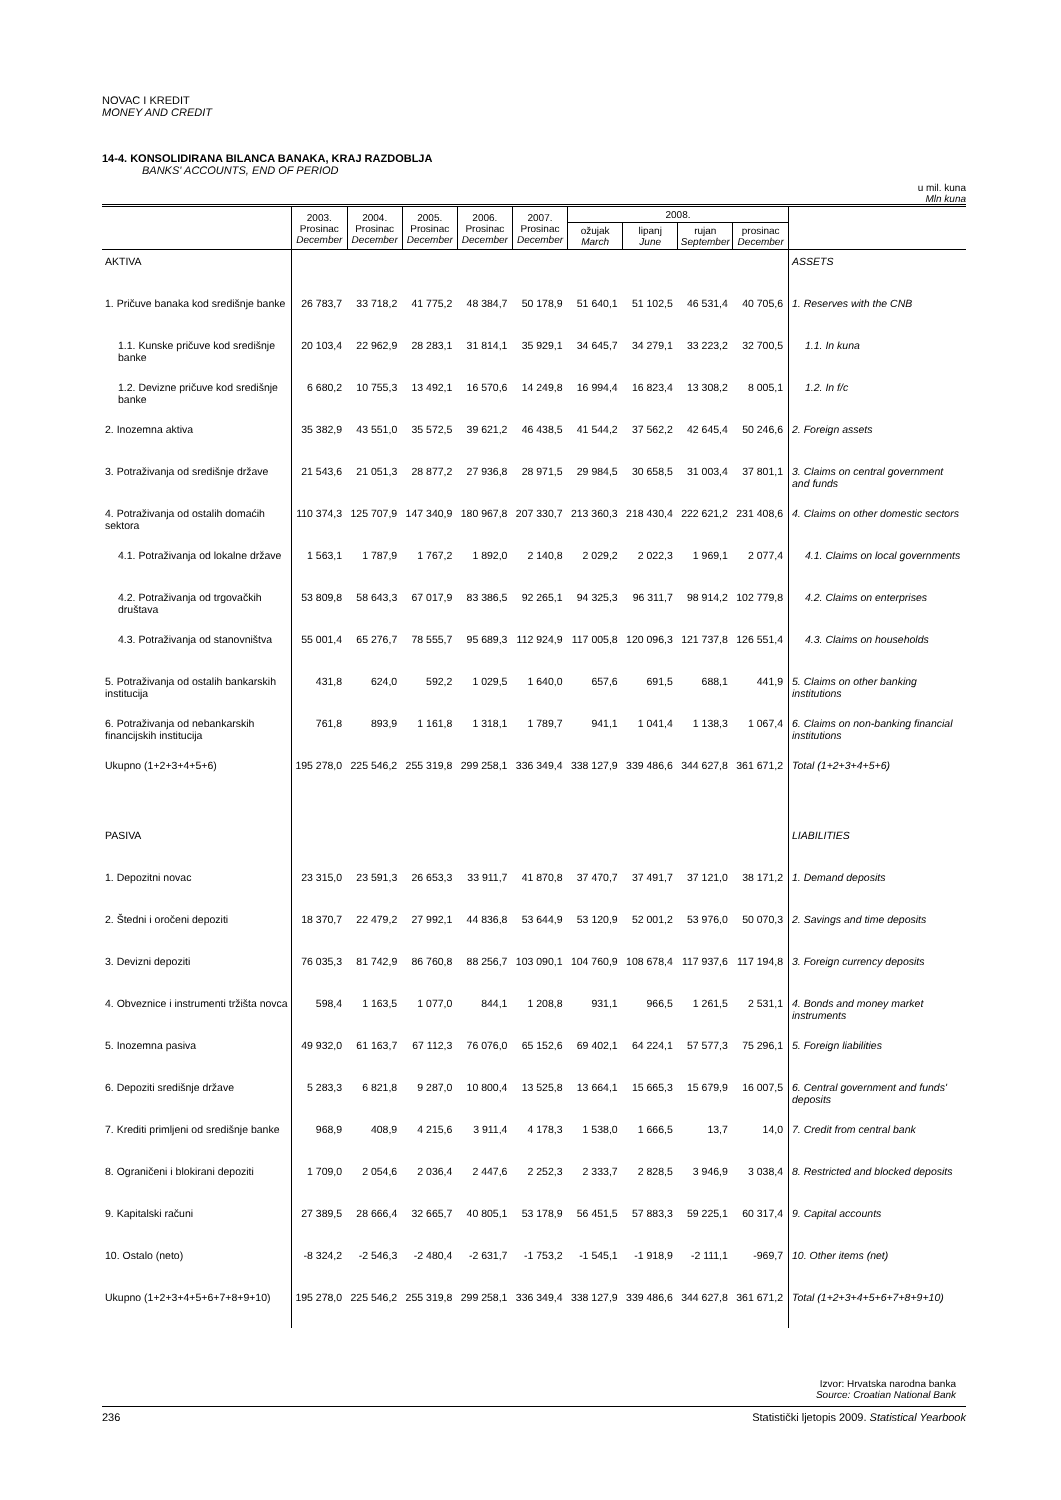NOVAC I KREDIT
MONEY AND CREDIT
14-4. KONSOLIDIRANA BILANCA BANAKA, KRAJ RAZDOBLJA
BANKS' ACCOUNTS, END OF PERIOD
u mil. kuna
Mln kuna
| | 2003. Prosinac December | 2004. Prosinac December | 2005. Prosinac December | 2006. Prosinac December | 2007. Prosinac December | 2008. | | | | |
| --- | --- | --- | --- | --- | --- | --- | --- | --- | --- | --- |
| | | | | | | ožujak March | lipanj June | rujan September | prosinac December | |
| AKTIVA | | | | | | | | | | ASSETS |
| 1. Pričuve banaka kod središnje banke | 26 783,7 | 33 718,2 | 41 775,2 | 48 384,7 | 50 178,9 | 51 640,1 | 51 102,5 | 46 531,4 | 40 705,6 | 1. Reserves with the CNB |
| 1.1. Kunske pričuve kod središnje banke | 20 103,4 | 22 962,9 | 28 283,1 | 31 814,1 | 35 929,1 | 34 645,7 | 34 279,1 | 33 223,2 | 32 700,5 | 1.1. In kuna |
| 1.2. Devizne pričuve kod središnje banke | 6 680,2 | 10 755,3 | 13 492,1 | 16 570,6 | 14 249,8 | 16 994,4 | 16 823,4 | 13 308,2 | 8 005,1 | 1.2. In f/c |
| 2. Inozemna aktiva | 35 382,9 | 43 551,0 | 35 572,5 | 39 621,2 | 46 438,5 | 41 544,2 | 37 562,2 | 42 645,4 | 50 246,6 | 2. Foreign assets |
| 3. Potraživanja od središnje države | 21 543,6 | 21 051,3 | 28 877,2 | 27 936,8 | 28 971,5 | 29 984,5 | 30 658,5 | 31 003,4 | 37 801,1 | 3. Claims on central government and funds |
| 4. Potraživanja od ostalih domaćih sektora | 110 374,3 | 125 707,9 | 147 340,9 | 180 967,8 | 207 330,7 | 213 360,3 | 218 430,4 | 222 621,2 | 231 408,6 | 4. Claims on other domestic sectors |
| 4.1. Potraživanja od lokalne države | 1 563,1 | 1 787,9 | 1 767,2 | 1 892,0 | 2 140,8 | 2 029,2 | 2 022,3 | 1 969,1 | 2 077,4 | 4.1. Claims on local governments |
| 4.2. Potraživanja od trgovačkih društava | 53 809,8 | 58 643,3 | 67 017,9 | 83 386,5 | 92 265,1 | 94 325,3 | 96 311,7 | 98 914,2 | 102 779,8 | 4.2. Claims on enterprises |
| 4.3. Potraživanja od stanovništva | 55 001,4 | 65 276,7 | 78 555,7 | 95 689,3 | 112 924,9 | 117 005,8 | 120 096,3 | 121 737,8 | 126 551,4 | 4.3. Claims on households |
| 5. Potraživanja od ostalih bankarskih institucija | 431,8 | 624,0 | 592,2 | 1 029,5 | 1 640,0 | 657,6 | 691,5 | 688,1 | 441,9 | 5. Claims on other banking institutions |
| 6. Potraživanja od nebankarskih financijskih institucija | 761,8 | 893,9 | 1 161,8 | 1 318,1 | 1 789,7 | 941,1 | 1 041,4 | 1 138,3 | 1 067,4 | 6. Claims on non-banking financial institutions |
| Ukupno (1+2+3+4+5+6) | 195 278,0 | 225 546,2 | 255 319,8 | 299 258,1 | 336 349,4 | 338 127,9 | 339 486,6 | 344 627,8 | 361 671,2 | Total (1+2+3+4+5+6) |
| PASIVA | | | | | | | | | | LIABILITIES |
| 1. Depozitni novac | 23 315,0 | 23 591,3 | 26 653,3 | 33 911,7 | 41 870,8 | 37 470,7 | 37 491,7 | 37 121,0 | 38 171,2 | 1. Demand deposits |
| 2. Štedni i oročeni depoziti | 18 370,7 | 22 479,2 | 27 992,1 | 44 836,8 | 53 644,9 | 53 120,9 | 52 001,2 | 53 976,0 | 50 070,3 | 2. Savings and time deposits |
| 3. Devizni depoziti | 76 035,3 | 81 742,9 | 86 760,8 | 88 256,7 | 103 090,1 | 104 760,9 | 108 678,4 | 117 937,6 | 117 194,8 | 3. Foreign currency deposits |
| 4. Obveznice i instrumenti tržišta novca | 598,4 | 1 163,5 | 1 077,0 | 844,1 | 1 208,8 | 931,1 | 966,5 | 1 261,5 | 2 531,1 | 4. Bonds and money market instruments |
| 5. Inozemna pasiva | 49 932,0 | 61 163,7 | 67 112,3 | 76 076,0 | 65 152,6 | 69 402,1 | 64 224,1 | 57 577,3 | 75 296,1 | 5. Foreign liabilities |
| 6. Depoziti središnje države | 5 283,3 | 6 821,8 | 9 287,0 | 10 800,4 | 13 525,8 | 13 664,1 | 15 665,3 | 15 679,9 | 16 007,5 | 6. Central government and funds' deposits |
| 7. Krediti primljeni od središnje banke | 968,9 | 408,9 | 4 215,6 | 3 911,4 | 4 178,3 | 1 538,0 | 1 666,5 | 13,7 | 14,0 | 7. Credit from central bank |
| 8. Ograničeni i blokirani depoziti | 1 709,0 | 2 054,6 | 2 036,4 | 2 447,6 | 2 252,3 | 2 333,7 | 2 828,5 | 3 946,9 | 3 038,4 | 8. Restricted and blocked deposits |
| 9. Kapitalski računi | 27 389,5 | 28 666,4 | 32 665,7 | 40 805,1 | 53 178,9 | 56 451,5 | 57 883,3 | 59 225,1 | 60 317,4 | 9. Capital accounts |
| 10. Ostalo (neto) | -8 324,2 | -2 546,3 | -2 480,4 | -2 631,7 | -1 753,2 | -1 545,1 | -1 918,9 | -2 111,1 | -969,7 | 10. Other items (net) |
| Ukupno (1+2+3+4+5+6+7+8+9+10) | 195 278,0 | 225 546,2 | 255 319,8 | 299 258,1 | 336 349,4 | 338 127,9 | 339 486,6 | 344 627,8 | 361 671,2 | Total (1+2+3+4+5+6+7+8+9+10) |
Izvor: Hrvatska narodna banka
Source: Croatian National Bank
236 Statistički ljetopis 2009. Statistical Yearbook